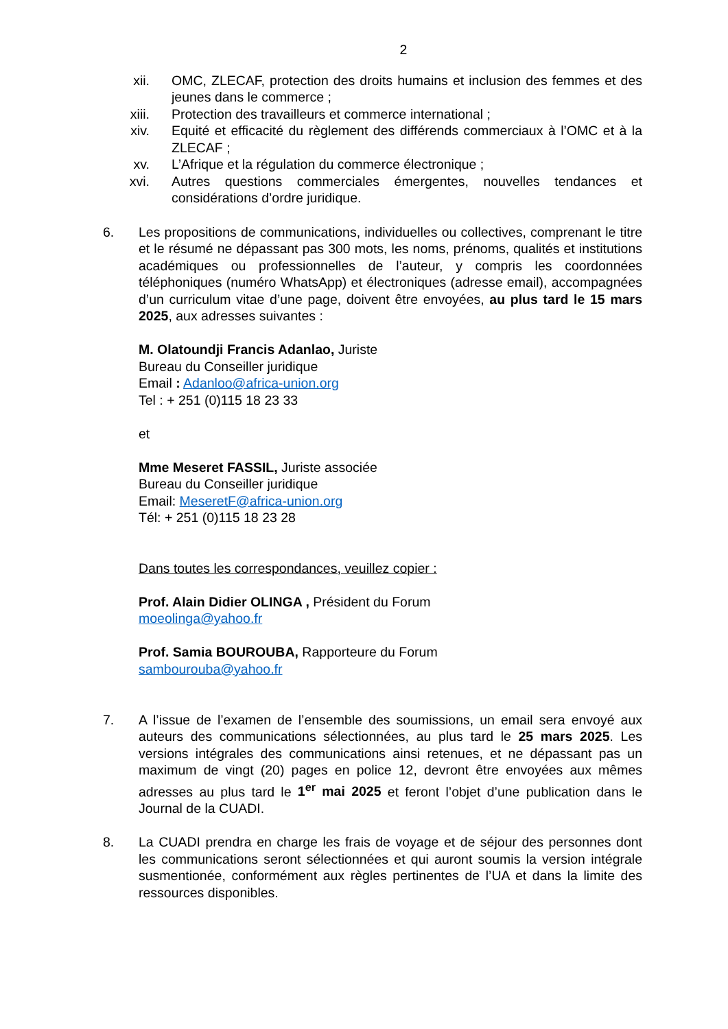2
xii. OMC, ZLECAF, protection des droits humains et inclusion des femmes et des jeunes dans le commerce ;
xiii. Protection des travailleurs et commerce international ;
xiv. Equité et efficacité du règlement des différends commerciaux à l’OMC et à la ZLECAF ;
xv. L’Afrique et la régulation du commerce électronique ;
xvi. Autres questions commerciales émergentes, nouvelles tendances et considérations d’ordre juridique.
6. Les propositions de communications, individuelles ou collectives, comprenant le titre et le résumé ne dépassant pas 300 mots, les noms, prénoms, qualités et institutions académiques ou professionnelles de l’auteur, y compris les coordonnées téléphoniques (numéro WhatsApp) et électroniques (adresse email), accompagnées d’un curriculum vitae d’une page, doivent être envoyées, au plus tard le 15 mars 2025, aux adresses suivantes :
M. Olatoundji Francis Adanlao, Juriste
Bureau du Conseiller juridique
Email : Adanloo@africa-union.org
Tel : + 251 (0)115 18 23 33
et
Mme Meseret FASSIL, Juriste associée
Bureau du Conseiller juridique
Email: MeseretF@africa-union.org
Tél: + 251 (0)115 18 23 28
Dans toutes les correspondances, veuillez copier :
Prof. Alain Didier OLINGA , Président du Forum
moeolinga@yahoo.fr
Prof. Samia BOUROUBA, Rapporteure du Forum
sambourouba@yahoo.fr
7. A l’issue de l’examen de l’ensemble des soumissions, un email sera envoyé aux auteurs des communications sélectionnées, au plus tard le 25 mars 2025. Les versions intégrales des communications ainsi retenues, et ne dépassant pas un maximum de vingt (20) pages en police 12, devront être envoyées aux mêmes adresses au plus tard le 1<sup>er</sup> mai 2025 et feront l’objet d’une publication dans le Journal de la CUADI.
8. La CUADI prendra en charge les frais de voyage et de séjour des personnes dont les communications seront sélectionnées et qui auront soumis la version intégrale susmentionée, conformément aux règles pertinentes de l’UA et dans la limite des ressources disponibles.